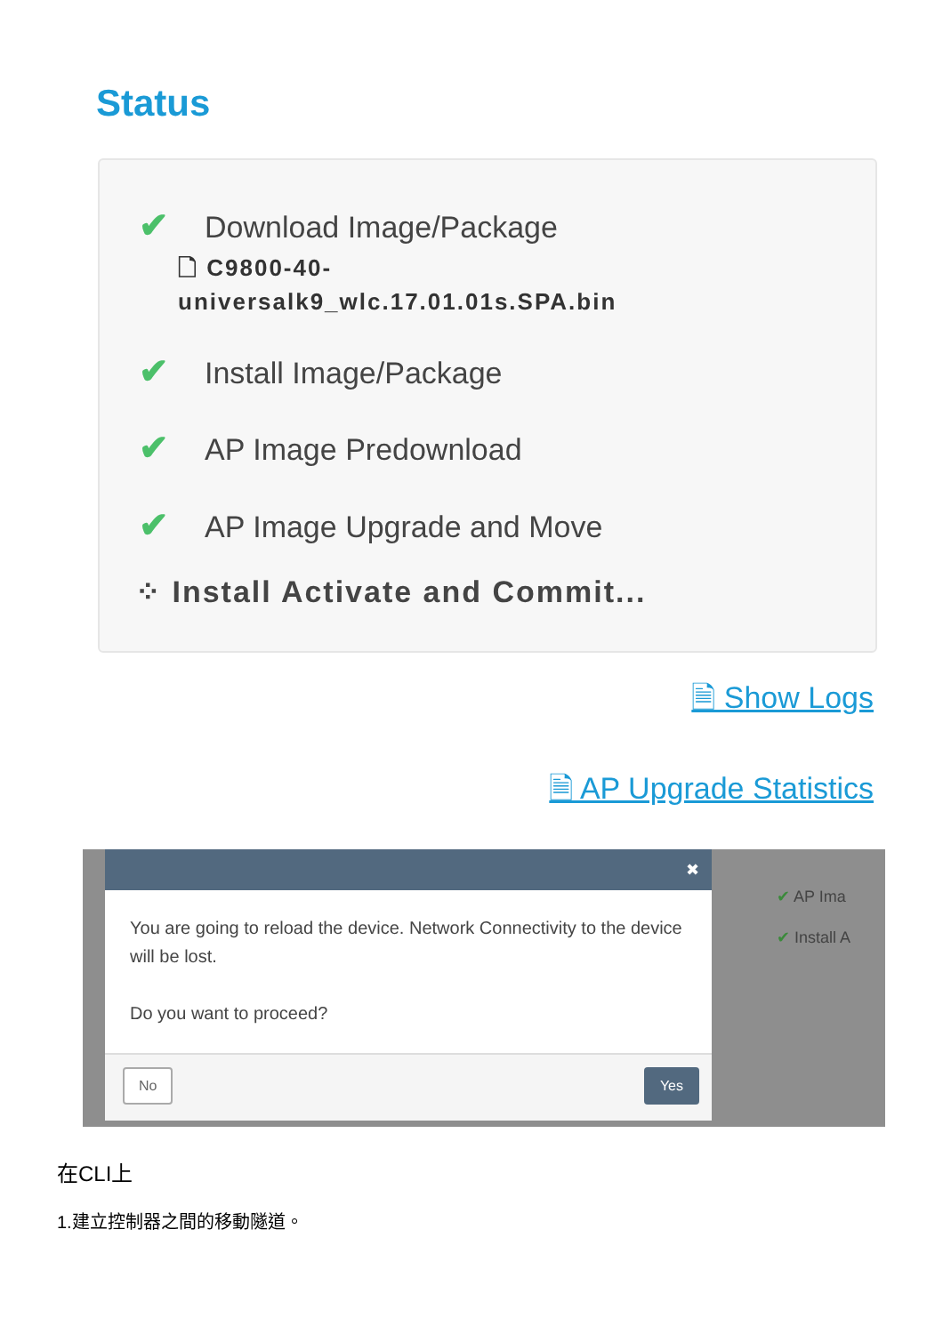Status
✔ Download Image/Package
🗋 C9800-40-
universalk9_wlc.17.01.01s.SPA.bin
✔ Install Image/Package
✔ AP Image Predownload
✔ AP Image Upgrade and Move
⁘ Install Activate and Commit...
🗎 Show Logs
🗎 AP Upgrade Statistics
✔ AP Ima
✔ Install A
✖
You are going to reload the device. Network Connectivity to the device will be lost.
Do you want to proceed?
No Yes
在CLI上
1.建立控制器之間的移動隧道。